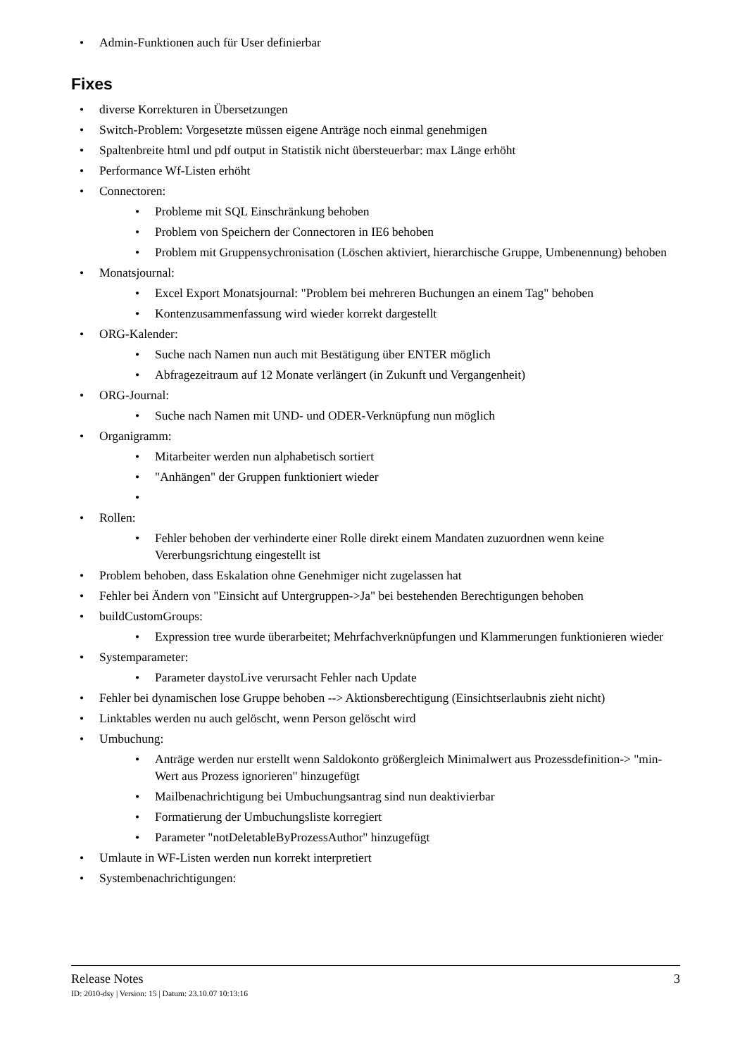• Admin-Funktionen auch für User definierbar
Fixes
• diverse Korrekturen in Übersetzungen
• Switch-Problem: Vorgesetzte müssen eigene Anträge noch einmal genehmigen
• Spaltenbreite html und pdf output in Statistik nicht übersteuerbar: max Länge erhöht
• Performance Wf-Listen erhöht
• Connectoren:
• Probleme mit SQL Einschränkung behoben
• Problem von Speichern der Connectoren in IE6 behoben
• Problem mit Gruppensychronisation (Löschen aktiviert, hierarchische Gruppe, Umbenennung) behoben
• Monatsjournal:
• Excel Export Monatsjournal: "Problem bei mehreren Buchungen an einem Tag" behoben
• Kontenzusammenfassung wird wieder korrekt dargestellt
• ORG-Kalender:
• Suche nach Namen nun auch mit Bestätigung über ENTER möglich
• Abfragezeitraum auf 12 Monate verlängert (in Zukunft und Vergangenheit)
• ORG-Journal:
• Suche nach Namen mit UND- und ODER-Verknüpfung nun möglich
• Organigramm:
• Mitarbeiter werden nun alphabetisch sortiert
• "Anhängen" der Gruppen funktioniert wieder
• • Rollen:
• Fehler behoben der verhinderte einer Rolle direkt einem Mandaten zuzuordnen wenn keine Vererbungsrichtung eingestellt ist
• Problem behoben, dass Eskalation ohne Genehmiger nicht zugelassen hat
• Fehler bei Ändern von "Einsicht auf Untergruppen->Ja" bei bestehenden Berechtigungen behoben
• buildCustomGroups:
• Expression tree wurde überarbeitet; Mehrfachverknüpfungen und Klammerungen funktionieren wieder
• Systemparameter:
• Parameter daystoLive verursacht Fehler nach Update
• Fehler bei dynamischen lose Gruppe behoben --> Aktionsberechtigung (Einsichtserlaubnis zieht nicht)
• Linktables werden nu auch gelöscht, wenn Person gelöscht wird
• Umbuchung:
• Anträge werden nur erstellt wenn Saldokonto größergleich Minimalwert aus Prozessdefinition-> "min- Wert aus Prozess ignorieren" hinzugefügt
• Mailbenachrichtigung bei Umbuchungsantrag sind nun deaktivierbar
• Formatierung der Umbuchungsliste korregiert
• Parameter "notDeletableByProzessAuthor" hinzugefügt
• Umlaute in WF-Listen werden nun korrekt interpretiert
• Systembenachrichtigungen:
Release Notes 3
ID: 2010-dsy | Version: 15 | Datum: 23.10.07 10:13:16